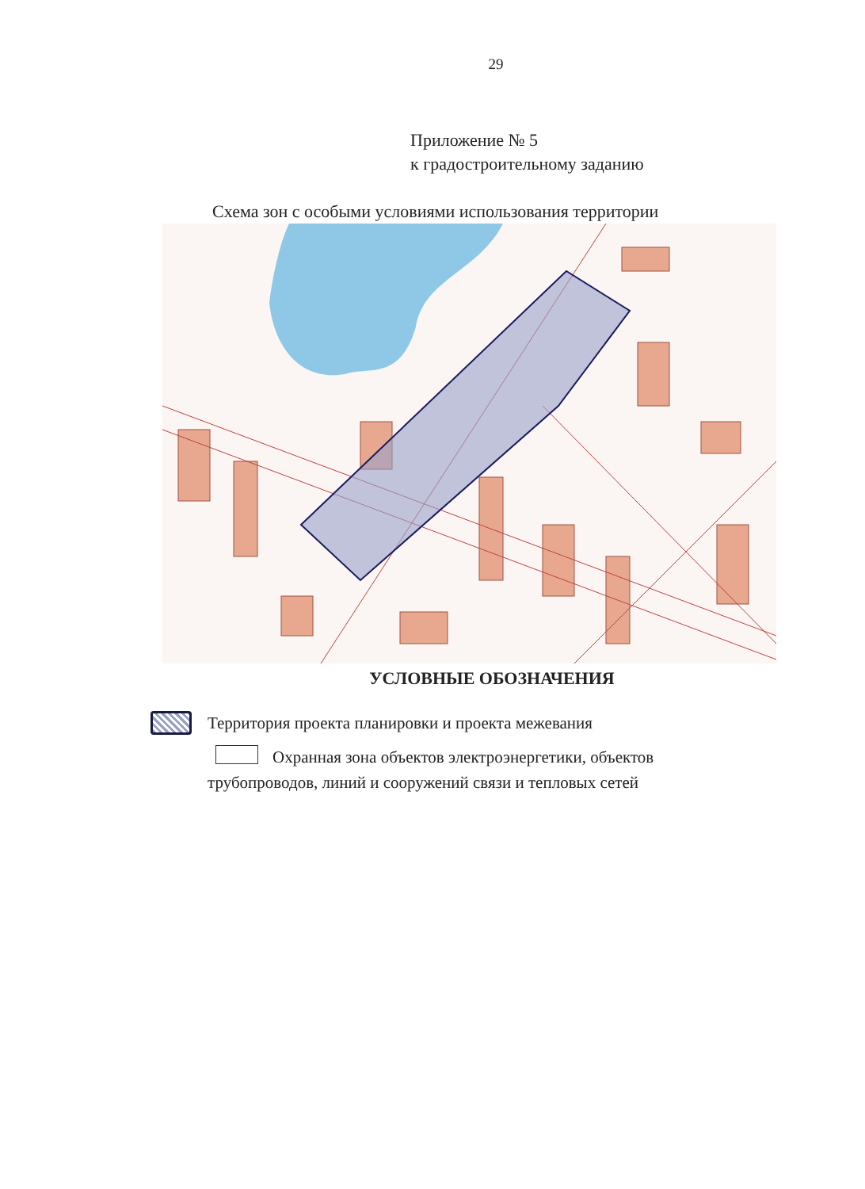29
Приложение № 5
к градостроительному заданию
Схема зон с особыми условиями использования территории
УСЛОВНЫЕ ОБОЗНАЧЕНИЯ
Территория проекта планировки и проекта межевания
Охранная зона объектов электроэнергетики, объектов
трубопроводов, линий и сооружений связи и тепловых сетей